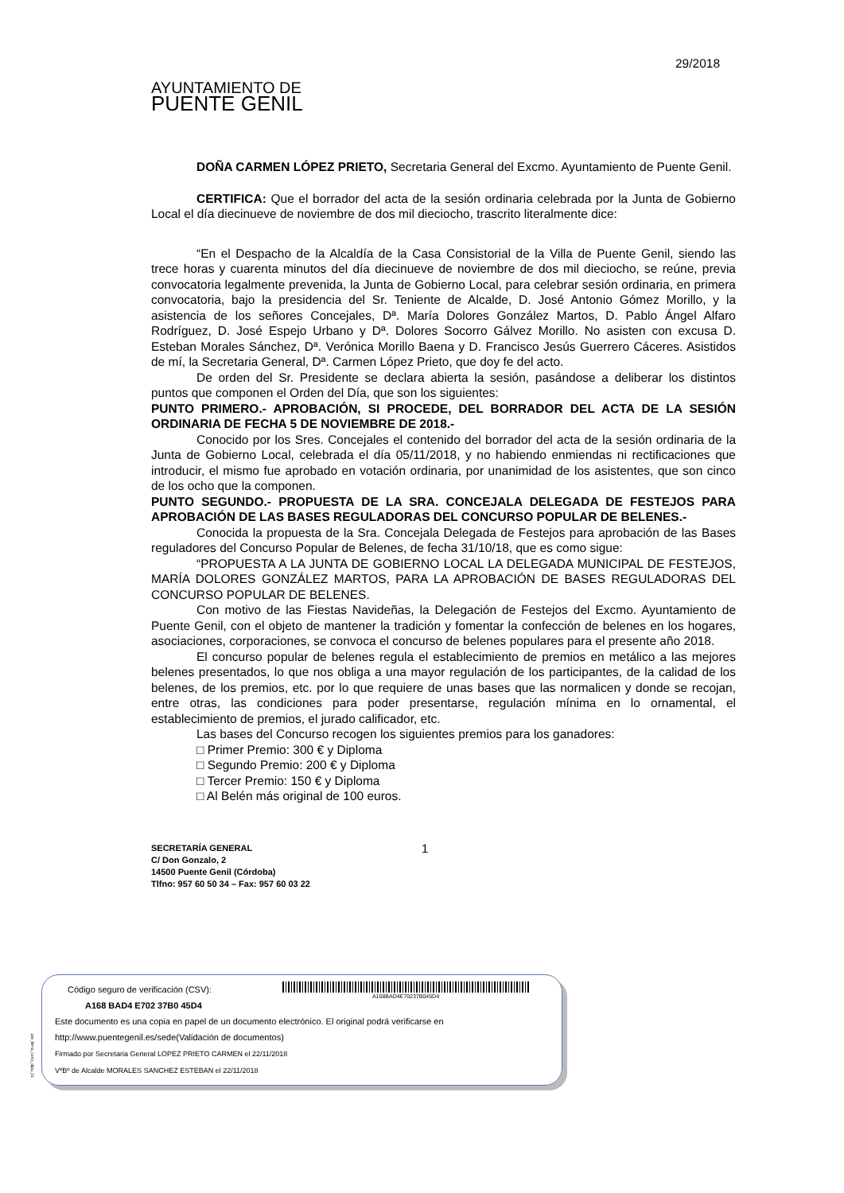AYUNTAMIENTO DE
PUENTE GENIL
29/2018
DOÑA CARMEN LÓPEZ PRIETO, Secretaria General del Excmo. Ayuntamiento de Puente Genil.
CERTIFICA: Que el borrador del acta de la sesión ordinaria celebrada por la Junta de Gobierno Local el día diecinueve de noviembre de dos mil dieciocho, trascrito literalmente dice:
“En el Despacho de la Alcaldía de la Casa Consistorial de la Villa de Puente Genil, siendo las trece horas y cuarenta minutos del día diecinueve de noviembre de dos mil dieciocho, se reúne, previa convocatoria legalmente prevenida, la Junta de Gobierno Local, para celebrar sesión ordinaria, en primera convocatoria, bajo la presidencia del Sr. Teniente de Alcalde, D. José Antonio Gómez Morillo, y la asistencia de los señores Concejales, Dª. María Dolores González Martos, D. Pablo Ángel Alfaro Rodríguez, D. José Espejo Urbano y Dª. Dolores Socorro Gálvez Morillo. No asisten con excusa D. Esteban Morales Sánchez, Dª. Verónica Morillo Baena y D. Francisco Jesús Guerrero Cáceres. Asistidos de mí, la Secretaria General, Dª. Carmen López Prieto, que doy fe del acto.
De orden del Sr. Presidente se declara abierta la sesión, pasándose a deliberar los distintos puntos que componen el Orden del Día, que son los siguientes:
PUNTO PRIMERO.- APROBACIÓN, SI PROCEDE, DEL BORRADOR DEL ACTA DE LA SESIÓN ORDINARIA DE FECHA 5 DE NOVIEMBRE DE 2018.-
Conocido por los Sres. Concejales el contenido del borrador del acta de la sesión ordinaria de la Junta de Gobierno Local, celebrada el día 05/11/2018, y no habiendo enmiendas ni rectificaciones que introducir, el mismo fue aprobado en votación ordinaria, por unanimidad de los asistentes, que son cinco de los ocho que la componen.
PUNTO SEGUNDO.- PROPUESTA DE LA SRA. CONCEJALA DELEGADA DE FESTEJOS PARA APROBACIÓN DE LAS BASES REGULADORAS DEL CONCURSO POPULAR DE BELENES.-
Conocida la propuesta de la Sra. Concejala Delegada de Festejos para aprobación de las Bases reguladores del Concurso Popular de Belenes, de fecha 31/10/18, que es como sigue:
“PROPUESTA A LA JUNTA DE GOBIERNO LOCAL LA DELEGADA MUNICIPAL DE FESTEJOS, MARÍA DOLORES GONZÁLEZ MARTOS, PARA LA APROBACIÓN DE BASES REGULADORAS DEL CONCURSO POPULAR DE BELENES.
Con motivo de las Fiestas Navideñas, la Delegación de Festejos del Excmo. Ayuntamiento de Puente Genil, con el objeto de mantener la tradición y fomentar la confección de belenes en los hogares, asociaciones, corporaciones, se convoca el concurso de belenes populares para el presente año 2018.
El concurso popular de belenes regula el establecimiento de premios en metálico a las mejores belenes presentados, lo que nos obliga a una mayor regulación de los participantes, de la calidad de los belenes, de los premios, etc. por lo que requiere de unas bases que las normalicen y donde se recojan, entre otras, las condiciones para poder presentarse, regulación mínima en lo ornamental, el establecimiento de premios, el jurado calificador, etc.
Las bases del Concurso recogen los siguientes premios para los ganadores:
□ Primer Premio: 300 € y Diploma
□ Segundo Premio: 200 € y Diploma
□ Tercer Premio: 150 € y Diploma
□ Al Belén más original de 100 euros.
SECRETARÍA GENERAL
C/ Don Gonzalo, 2
14500 Puente Genil (Córdoba)
Tlfno: 957 60 50 34 – Fax: 957 60 03 22
1
pie_firma_corto_dipu_01
Código seguro de verificación (CSV):
A168 BAD4 E702 37B0 45D4
A168BAD4E70237B045D4
Este documento es una copia en papel de un documento electrónico. El original podrá verificarse en
http://www.puentegenil.es/sede(Validación de documentos)
Firmado por Secretaria General LOPEZ PRIETO CARMEN el 22/11/2018
VºBº de Alcalde MORALES SANCHEZ ESTEBAN el 22/11/2018